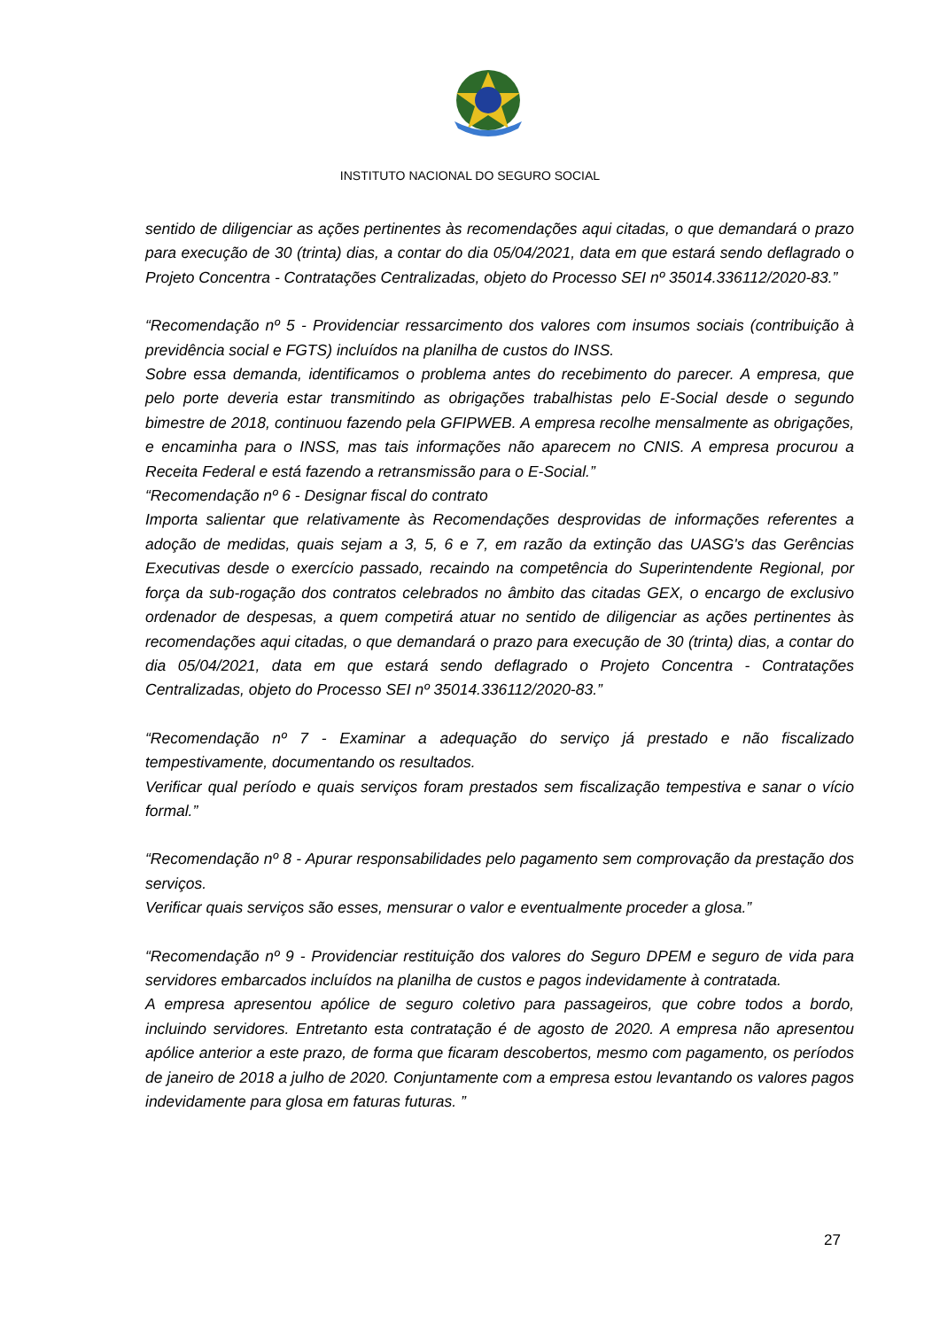INSTITUTO NACIONAL DO SEGURO SOCIAL
sentido de diligenciar as ações pertinentes às recomendações aqui citadas, o que demandará o prazo para execução de 30 (trinta) dias, a contar do dia 05/04/2021, data em que estará sendo deflagrado o Projeto Concentra - Contratações Centralizadas, objeto do Processo SEI nº 35014.336112/2020-83.”
“Recomendação nº 5 - Providenciar ressarcimento dos valores com insumos sociais (contribuição à previdência social e FGTS) incluídos na planilha de custos do INSS.
Sobre essa demanda, identificamos o problema antes do recebimento do parecer. A empresa, que pelo porte deveria estar transmitindo as obrigações trabalhistas pelo E-Social desde o segundo bimestre de 2018, continuou fazendo pela GFIPWEB. A empresa recolhe mensalmente as obrigações, e encaminha para o INSS, mas tais informações não aparecem no CNIS. A empresa procurou a Receita Federal e está fazendo a retransmissão para o E-Social.”
“Recomendação nº 6 - Designar fiscal do contrato
Importa salientar que relativamente às Recomendações desprovidas de informações referentes a adoção de medidas, quais sejam a 3, 5, 6 e 7, em razão da extinção das UASG's das Gerências Executivas desde o exercício passado, recaindo na competência do Superintendente Regional, por força da sub-rogação dos contratos celebrados no âmbito das citadas GEX, o encargo de exclusivo ordenador de despesas, a quem competirá atuar no sentido de diligenciar as ações pertinentes às recomendações aqui citadas, o que demandará o prazo para execução de 30 (trinta) dias, a contar do dia 05/04/2021, data em que estará sendo deflagrado o Projeto Concentra - Contratações Centralizadas, objeto do Processo SEI nº 35014.336112/2020-83.”
“Recomendação nº 7 - Examinar a adequação do serviço já prestado e não fiscalizado tempestivamente, documentando os resultados.
Verificar qual período e quais serviços foram prestados sem fiscalização tempestiva e sanar o vício formal.”
“Recomendação nº 8 - Apurar responsabilidades pelo pagamento sem comprovação da prestação dos serviços.
Verificar quais serviços são esses, mensurar o valor e eventualmente proceder a glosa.”
“Recomendação nº 9 - Providenciar restituição dos valores do Seguro DPEM e seguro de vida para servidores embarcados incluídos na planilha de custos e pagos indevidamente à contratada.
A empresa apresentou apólice de seguro coletivo para passageiros, que cobre todos a bordo, incluindo servidores. Entretanto esta contratação é de agosto de 2020. A empresa não apresentou apólice anterior a este prazo, de forma que ficaram descobertos, mesmo com pagamento, os períodos de janeiro de 2018 a julho de 2020. Conjuntamente com a empresa estou levantando os valores pagos indevidamente para glosa em faturas futuras. ”
27